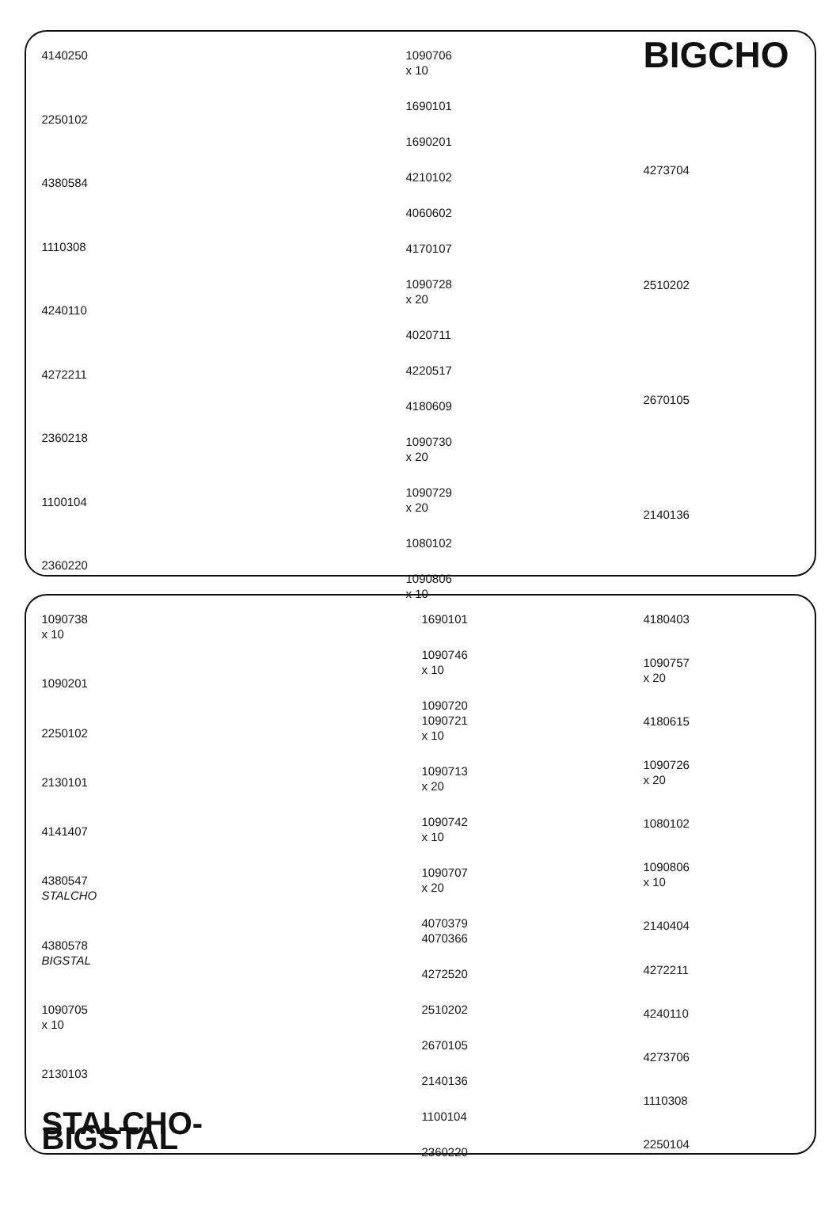4140250
2250102
4380584
1110308
4240110
4272211
2360218
1100104
2360220
1090706
x 10
1690101
1690201
4210102
4060602
4170107
1090728
x 20
4020711
4220517
4180609
1090730
x 20
1090729
x 20
1080102
1090806
x 10
BIGCHO
4273704
2510202
2670105
2140136
1090738
x 10
1090201
2250102
2130101
4141407
4380547
STALCHO
4380578
BIGSTAL
1090705
x 10
2130103
STALCHO-BIGSTAL
1690101
1090746
x 10
1090720
1090721
x 10
1090713
x 20
1090742
x 10
1090707
x 20
4070379
4070366
4272520
2510202
2670105
2140136
1100104
2360220
4180403
1090757
x 20
4180615
1090726
x 20
1080102
1090806
x 10
2140404
4272211
4240110
4273706
1110308
2250104